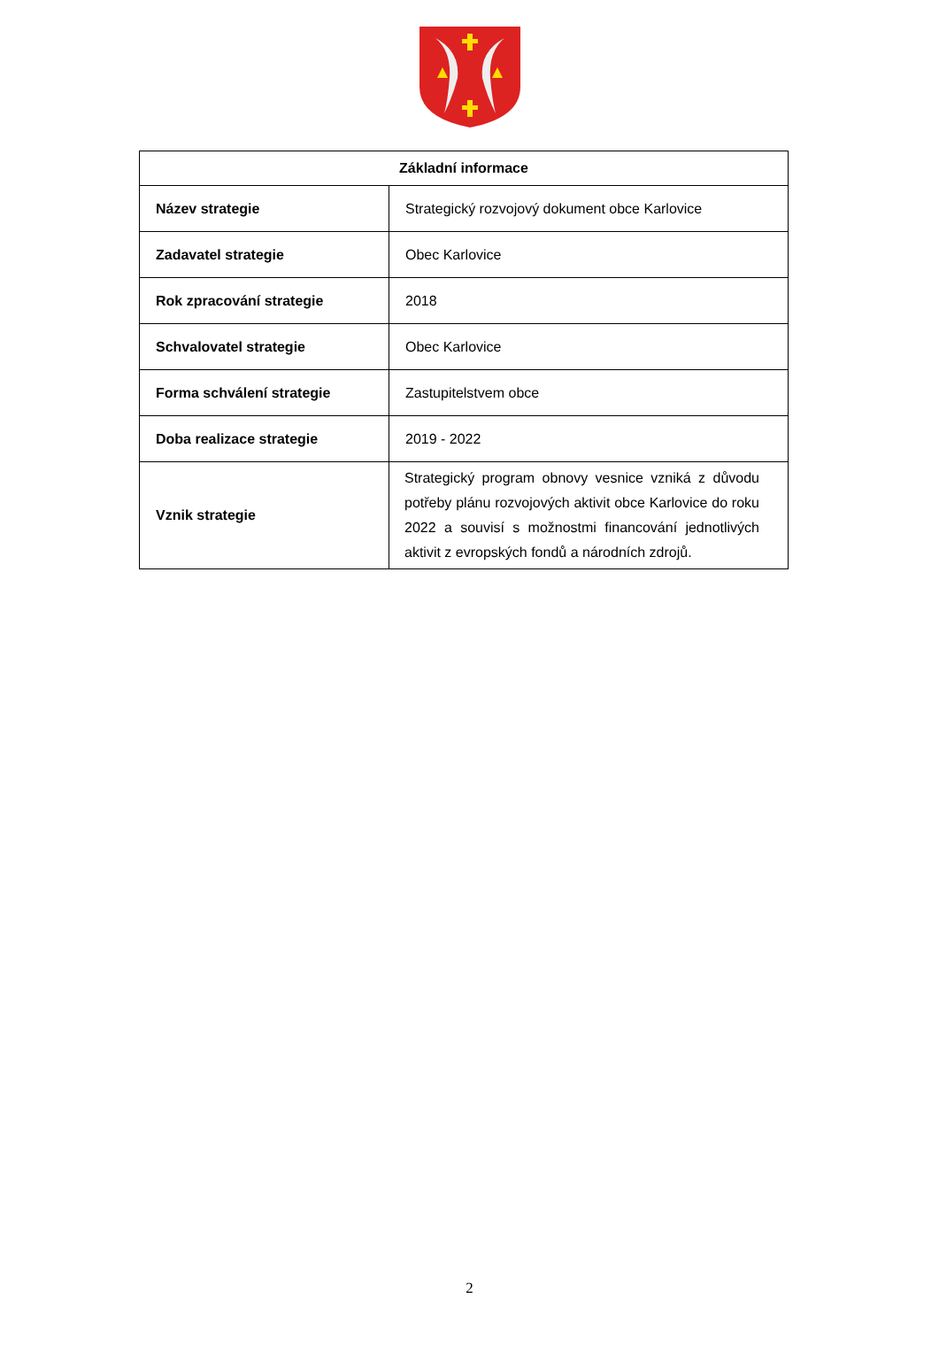| Základní informace | |
| --- | --- |
| Název strategie | Strategický rozvojový dokument obce Karlovice |
| Zadavatel strategie | Obec Karlovice |
| Rok zpracování strategie | 2018 |
| Schvalovatel strategie | Obec Karlovice |
| Forma schválení strategie | Zastupitelstvem obce |
| Doba realizace strategie | 2019 - 2022 |
| Vznik strategie | Strategický program obnovy vesnice vzniká z důvodu potřeby plánu rozvojových aktivit obce Karlovice do roku 2022 a souvisí s možnostmi financování jednotlivých aktivit z evropských fondů a národních zdrojů. |
2